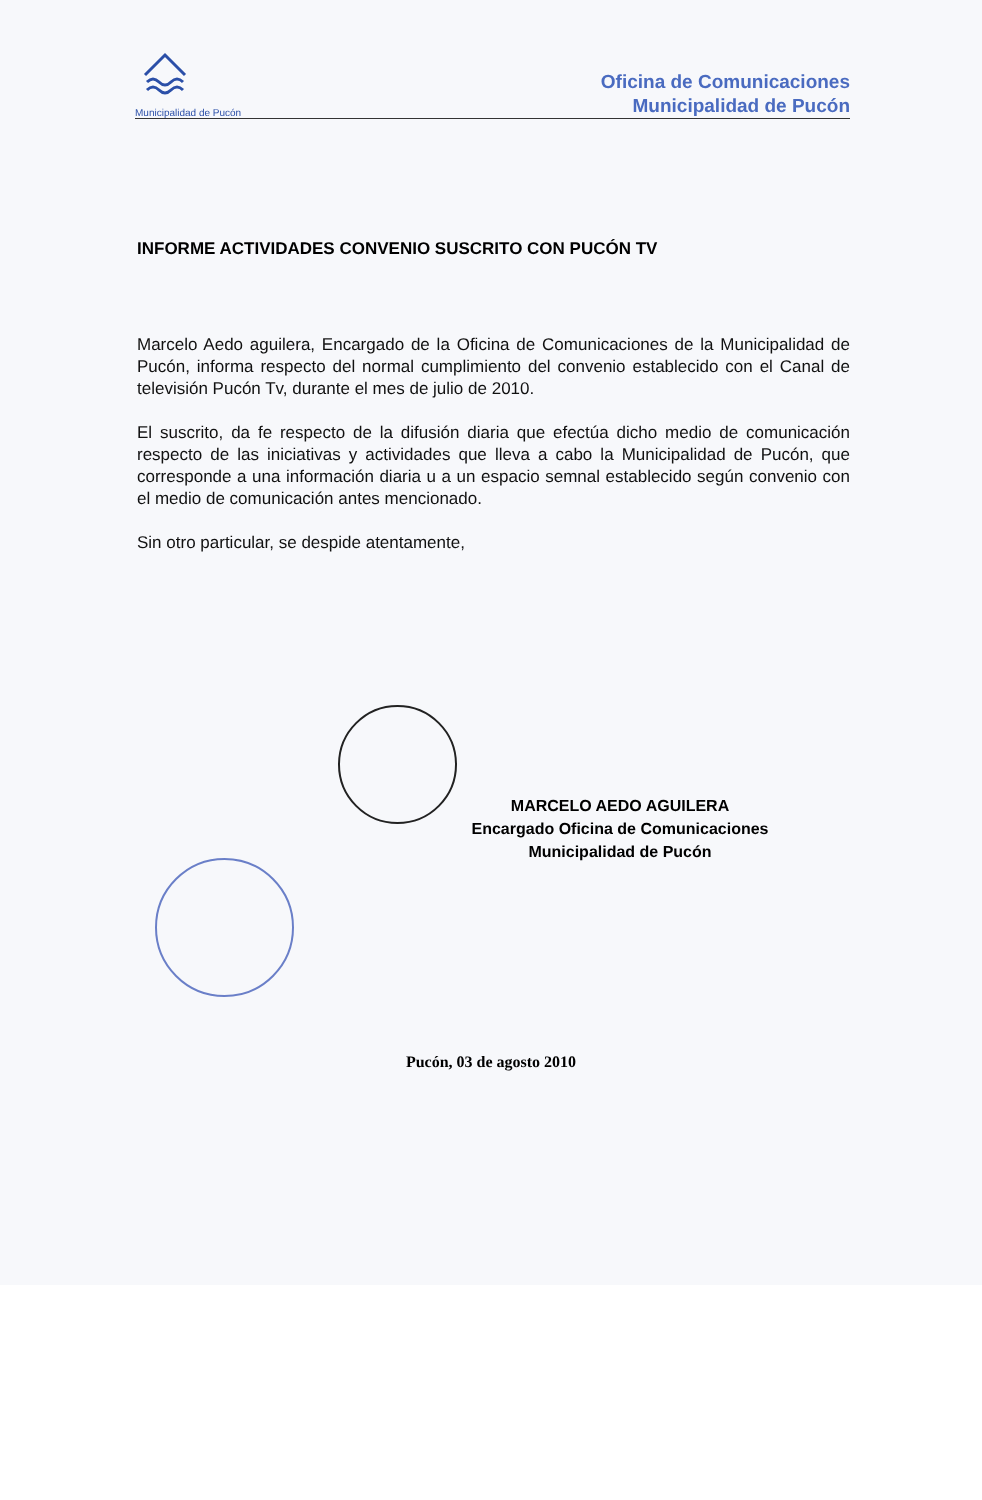Municipalidad de Pucón
Oficina de Comunicaciones
Municipalidad de Pucón
INFORME ACTIVIDADES CONVENIO SUSCRITO CON PUCÓN TV
Marcelo Aedo aguilera, Encargado de la Oficina de Comunicaciones de la Municipalidad de Pucón, informa respecto del normal cumplimiento del convenio establecido con el Canal de televisión Pucón Tv, durante el mes de julio de 2010.
El suscrito, da fe respecto de la difusión diaria que efectúa dicho medio de comunicación respecto de las iniciativas y actividades que lleva a cabo la Municipalidad de Pucón, que corresponde a una información diaria u a un espacio semnal establecido según convenio con el medio de comunicación antes mencionado.
Sin otro particular, se despide atentamente,
MARCELO AEDO AGUILERA
Encargado Oficina de Comunicaciones
Municipalidad de Pucón
Pucón, 03 de agosto 2010